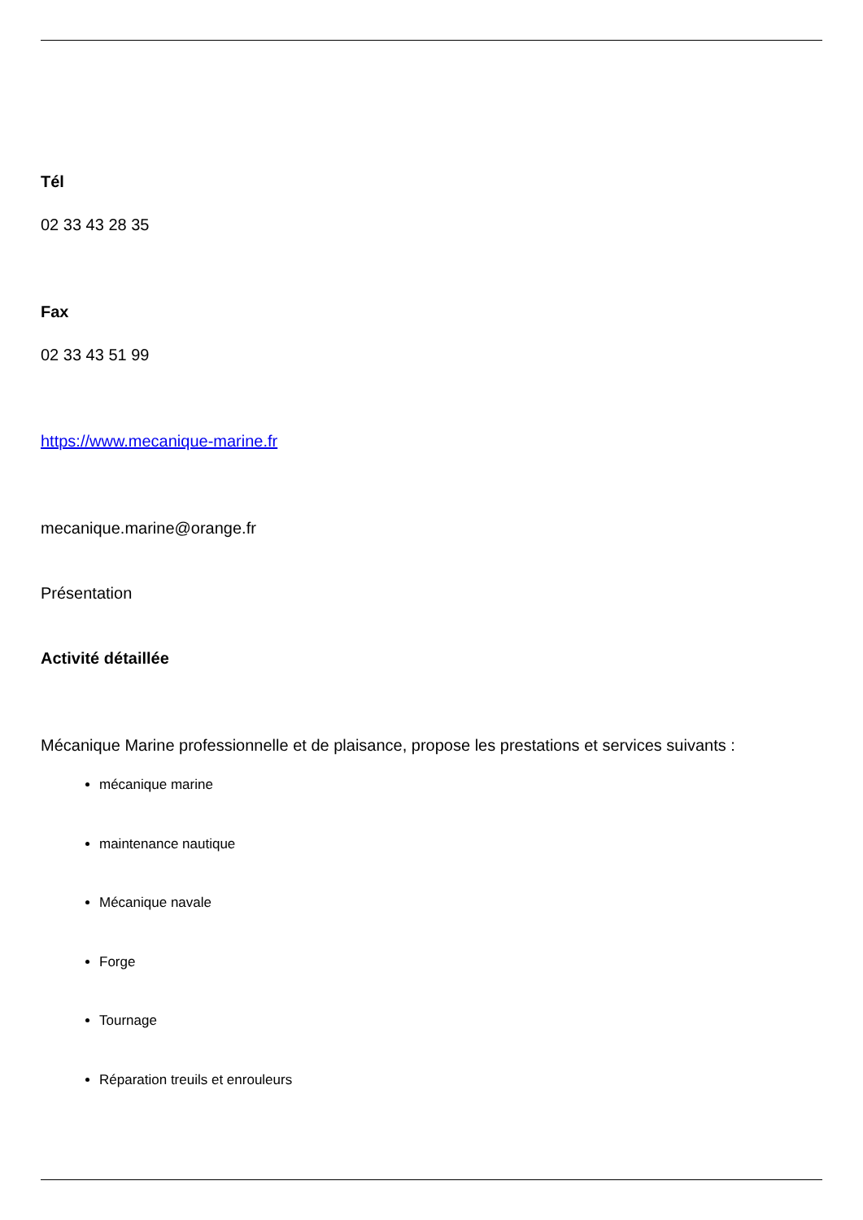Tél
02 33 43 28 35
Fax
02 33 43 51 99
https://www.mecanique-marine.fr
mecanique.marine@orange.fr
Présentation
Activité détaillée
Mécanique Marine professionnelle et de plaisance, propose les prestations et services suivants :
mécanique marine
maintenance nautique
Mécanique navale
Forge
Tournage
Réparation treuils et enrouleurs